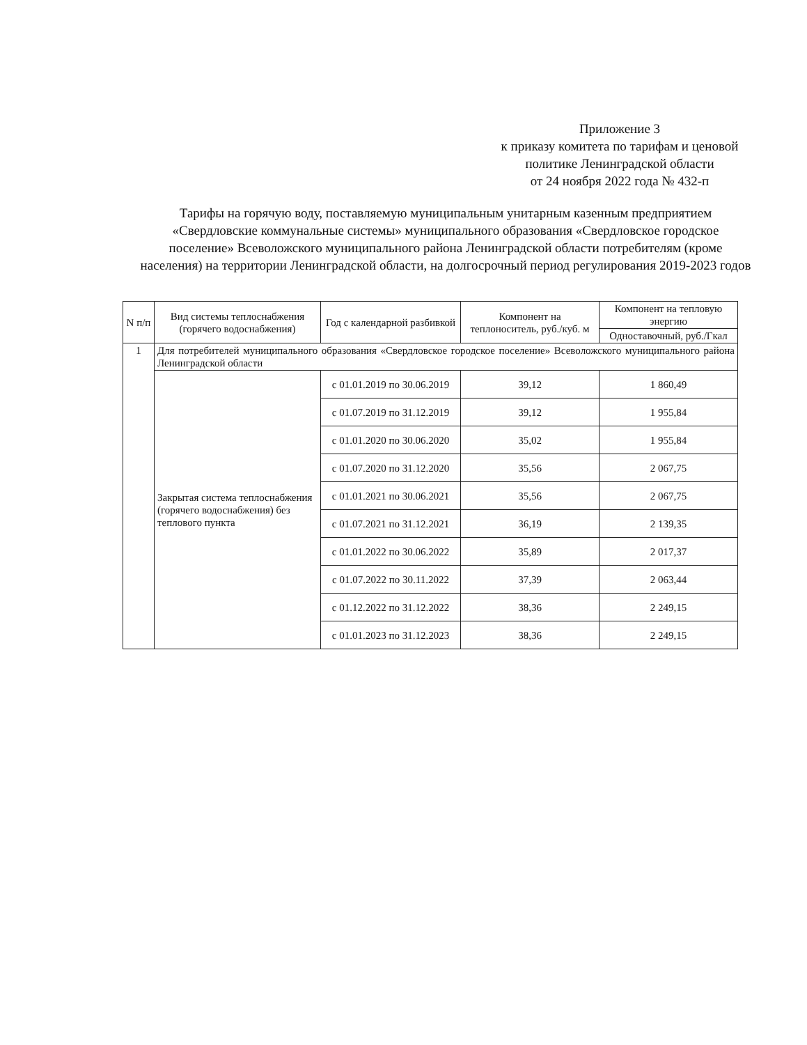Приложение 3
к приказу комитета по тарифам и ценовой
политике Ленинградской области
от 24 ноября 2022 года № 432-п
Тарифы на горячую воду, поставляемую муниципальным унитарным казенным предприятием «Свердловские коммунальные системы» муниципального образования «Свердловское городское поселение» Всеволожского муниципального района Ленинградской области потребителям (кроме населения) на территории Ленинградской области, на долгосрочный период регулирования 2019-2023 годов
| N п/п | Вид системы теплоснабжения (горячего водоснабжения) | Год с календарной разбивкой | Компонент на теплоноситель, руб./куб. м | Компонент на тепловую энергию |
| --- | --- | --- | --- | --- |
| | | | | Одноставочный, руб./Гкал |
| 1 | Для потребителей муниципального образования «Свердловское городское поселение» Всеволожского муниципального района Ленинградской области | | | |
| | Закрытая система теплоснабжения (горячего водоснабжения) без теплового пункта | с 01.01.2019 по 30.06.2019 | 39,12 | 1 860,49 |
| | | с 01.07.2019 по 31.12.2019 | 39,12 | 1 955,84 |
| | | с 01.01.2020 по 30.06.2020 | 35,02 | 1 955,84 |
| | | с 01.07.2020 по 31.12.2020 | 35,56 | 2 067,75 |
| | | с 01.01.2021 по 30.06.2021 | 35,56 | 2 067,75 |
| | | с 01.07.2021 по 31.12.2021 | 36,19 | 2 139,35 |
| | | с 01.01.2022 по 30.06.2022 | 35,89 | 2 017,37 |
| | | с 01.07.2022 по 30.11.2022 | 37,39 | 2 063,44 |
| | | с 01.12.2022 по 31.12.2022 | 38,36 | 2 249,15 |
| | | с 01.01.2023 по 31.12.2023 | 38,36 | 2 249,15 |